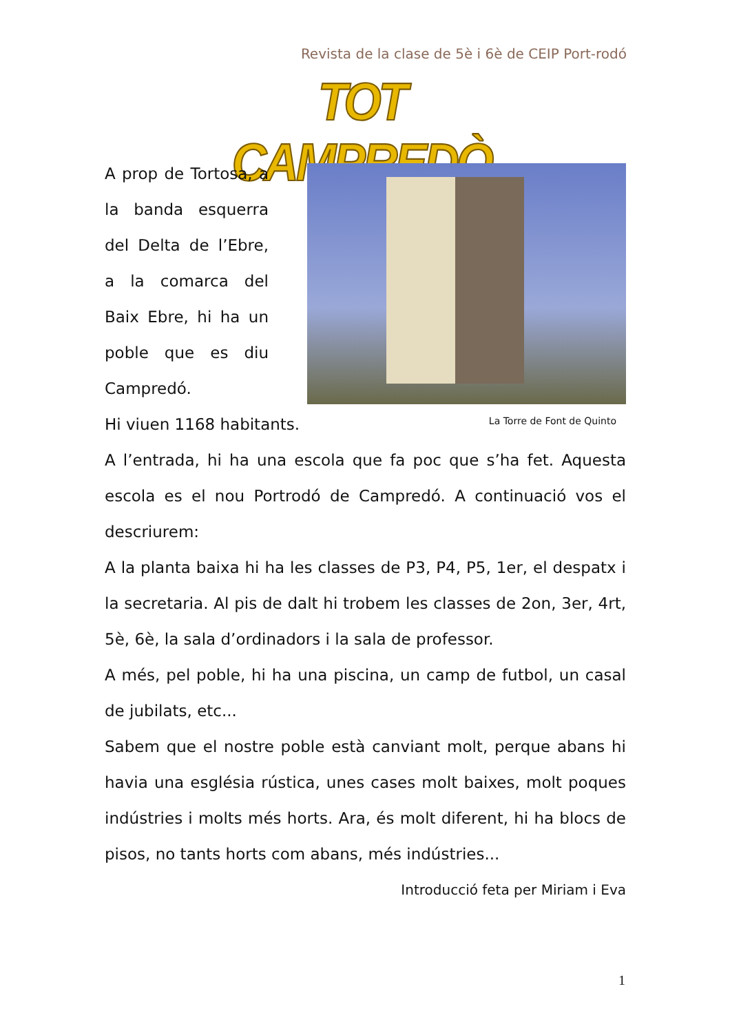Revista de la clase de 5è i 6è de CEIP Port-rodó
TOT CAMPREDÒ
La Torre de Font de Quinto
A prop de Tortosa, a la banda esquerra del Delta de l’Ebre, a la comarca del Baix Ebre, hi ha un poble que es diu Campredó.
Hi viuen 1168 habitants.
A l’entrada, hi ha una escola que fa poc que s’ha fet. Aquesta escola es el nou Portrodó de Campredó. A continuació vos el descriurem:
A la planta baixa hi ha les classes de P3, P4, P5, 1er, el despatx i la secretaria. Al pis de dalt hi trobem les classes de 2on, 3er, 4rt, 5è, 6è, la sala d’ordinadors i la sala de professor.
A més, pel poble, hi ha una piscina, un camp de futbol, un casal de jubilats, etc...
Sabem que el nostre poble està canviant molt, perque abans hi havia una església rústica, unes cases molt baixes, molt poques indústries i molts més horts. Ara, és molt diferent, hi ha blocs de pisos, no tants horts com abans, més indústries...
Introducció feta per Miriam i Eva
1